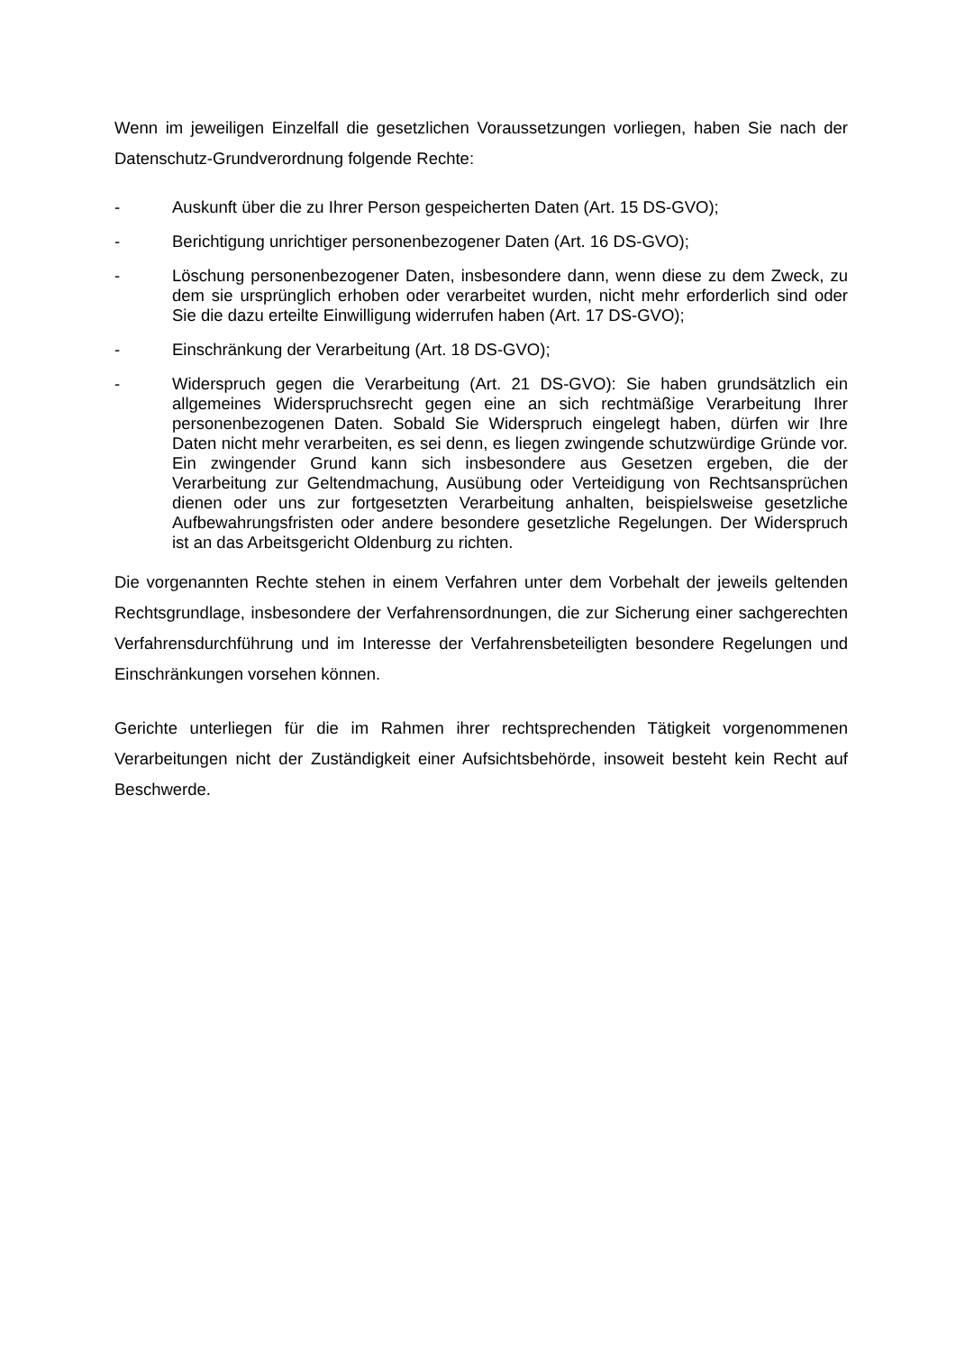Wenn im jeweiligen Einzelfall die gesetzlichen Voraussetzungen vorliegen, haben Sie nach der Datenschutz-Grundverordnung folgende Rechte:
- Auskunft über die zu Ihrer Person gespeicherten Daten (Art. 15 DS-GVO);
- Berichtigung unrichtiger personenbezogener Daten (Art. 16 DS-GVO);
- Löschung personenbezogener Daten, insbesondere dann, wenn diese zu dem Zweck, zu dem sie ursprünglich erhoben oder verarbeitet wurden, nicht mehr erforderlich sind oder Sie die dazu erteilte Einwilligung widerrufen haben (Art. 17 DS-GVO);
- Einschränkung der Verarbeitung (Art. 18 DS-GVO);
- Widerspruch gegen die Verarbeitung (Art. 21 DS-GVO): Sie haben grundsätzlich ein allgemeines Widerspruchsrecht gegen eine an sich rechtmäßige Verarbeitung Ihrer personenbezogenen Daten. Sobald Sie Widerspruch eingelegt haben, dürfen wir Ihre Daten nicht mehr verarbeiten, es sei denn, es liegen zwingende schutzwürdige Gründe vor. Ein zwingender Grund kann sich insbesondere aus Gesetzen ergeben, die der Verarbeitung zur Geltendmachung, Ausübung oder Verteidigung von Rechtsansprüchen dienen oder uns zur fortgesetzten Verarbeitung anhalten, beispielsweise gesetzliche Aufbewahrungsfristen oder andere besondere gesetzliche Regelungen. Der Widerspruch ist an das Arbeitsgericht Oldenburg zu richten.
Die vorgenannten Rechte stehen in einem Verfahren unter dem Vorbehalt der jeweils geltenden Rechtsgrundlage, insbesondere der Verfahrensordnungen, die zur Sicherung einer sachgerechten Verfahrensdurchführung und im Interesse der Verfahrensbeteiligten besondere Regelungen und Einschränkungen vorsehen können.
Gerichte unterliegen für die im Rahmen ihrer rechtsprechenden Tätigkeit vorgenommenen Verarbeitungen nicht der Zuständigkeit einer Aufsichtsbehörde, insoweit besteht kein Recht auf Beschwerde.